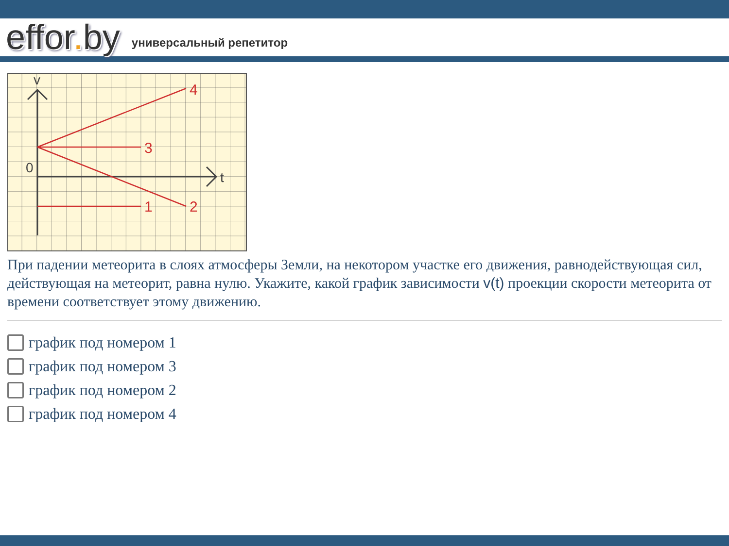effor. by
универсальный репетитор
4
3
1
2
v
0
t
При падении метеорита в слоях атмосферы Земли, на некотором участке его движения, равнодействующая сил, действующая на метеорит, равна нулю. Укажите, какой график зависимости v(t) проекции скорости метеорита от времени соответствует этому движению.
график под номером 1
график под номером 3
график под номером 2
график под номером 4